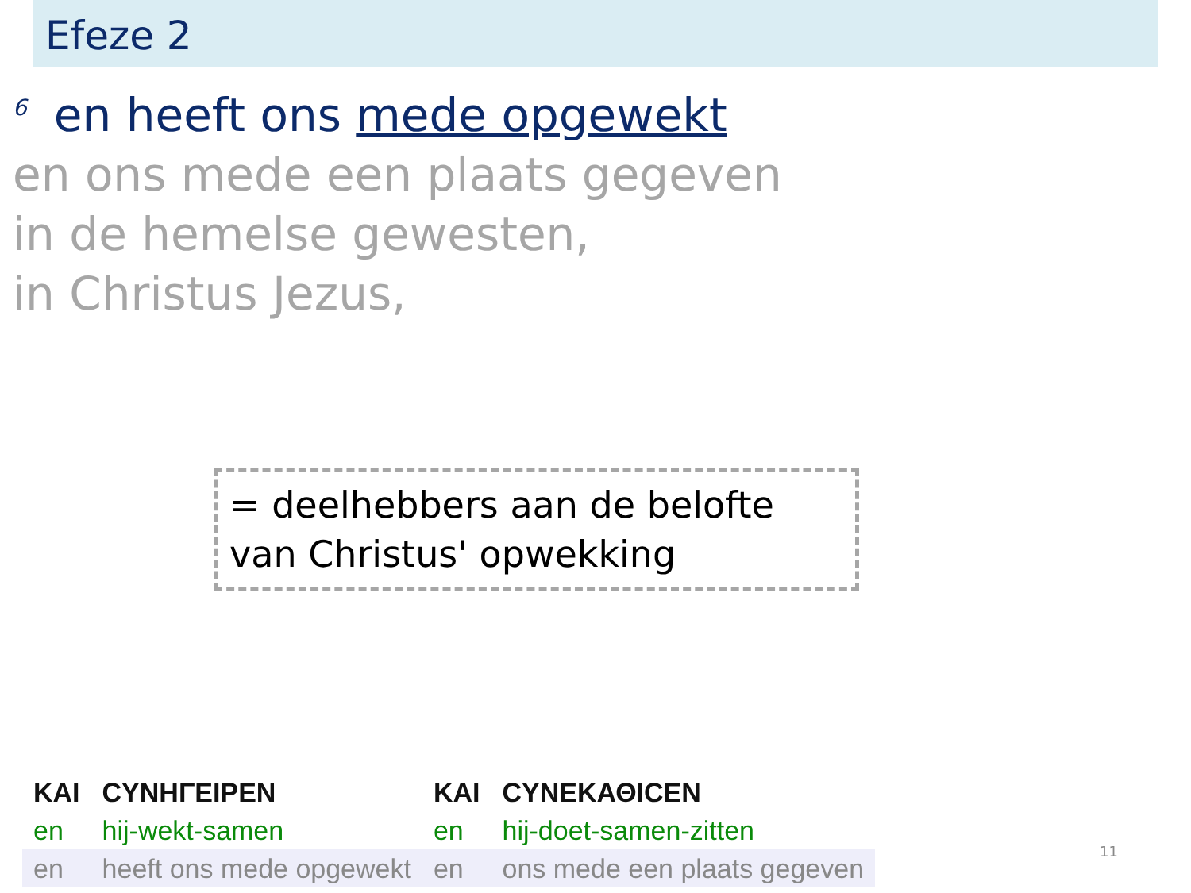Efeze 2
<sup>6</sup> en heeft ons mede opgewekt
en ons mede een plaats gegeven
in de hemelse gewesten,
in Christus Jezus,
= deelhebbers aan de belofte
van Christus' opwekking
| ΚΑΙ | ϹΥΝΗΓΕΙΡΕΝ | ΚΑΙ | ϹΥΝΕΚΑΘΙϹΕΝ |
| en | hij-wekt-samen | en | hij-doet-samen-zitten |
| en | heeft ons mede opgewekt | en | ons mede een plaats gegeven |
11